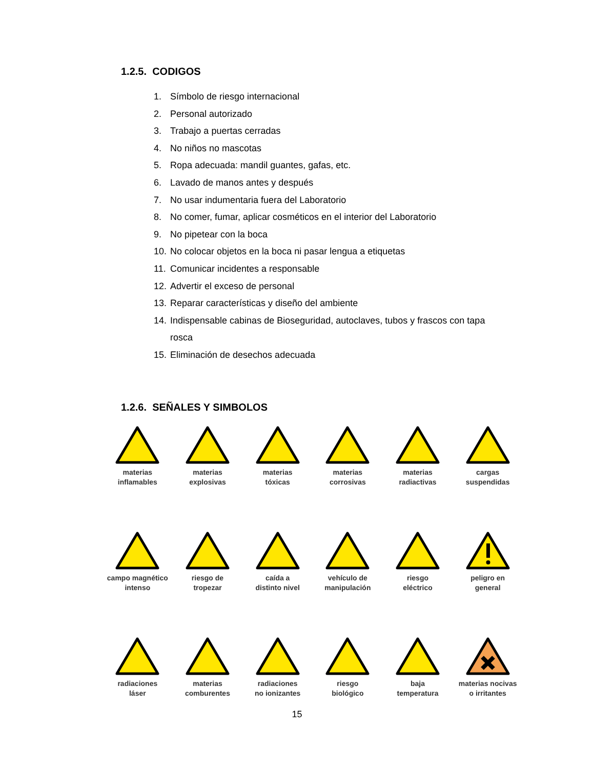1.2.5. CODIGOS
1. Símbolo de riesgo internacional
2. Personal autorizado
3. Trabajo a puertas cerradas
4. No niños no mascotas
5. Ropa adecuada: mandil guantes, gafas, etc.
6. Lavado de manos antes y después
7. No usar indumentaria fuera del Laboratorio
8. No comer, fumar, aplicar cosméticos en el interior del Laboratorio
9. No pipetear con la boca
10. No colocar objetos en la boca ni pasar lengua a etiquetas
11. Comunicar incidentes a responsable
12. Advertir el exceso de personal
13. Reparar características y diseño del ambiente
14. Indispensable cabinas de Bioseguridad, autoclaves, tubos y frascos con tapa rosca
15. Eliminación de desechos adecuada
1.2.6. SEÑALES Y SIMBOLOS
materias
inflamables
materias
explosivas
materias
tóxicas
materias
corrosivas
materias
radiactivas
cargas
suspendidas
campo magnético
intenso
riesgo de
tropezar
caída a
distinto nivel
vehículo de
manipulación
riesgo
eléctrico
peligro en
general
radiaciones
láser
materias
comburentes
radiaciones
no ionizantes
riesgo
biológico
baja
temperatura
materias nocivas
o irritantes
15